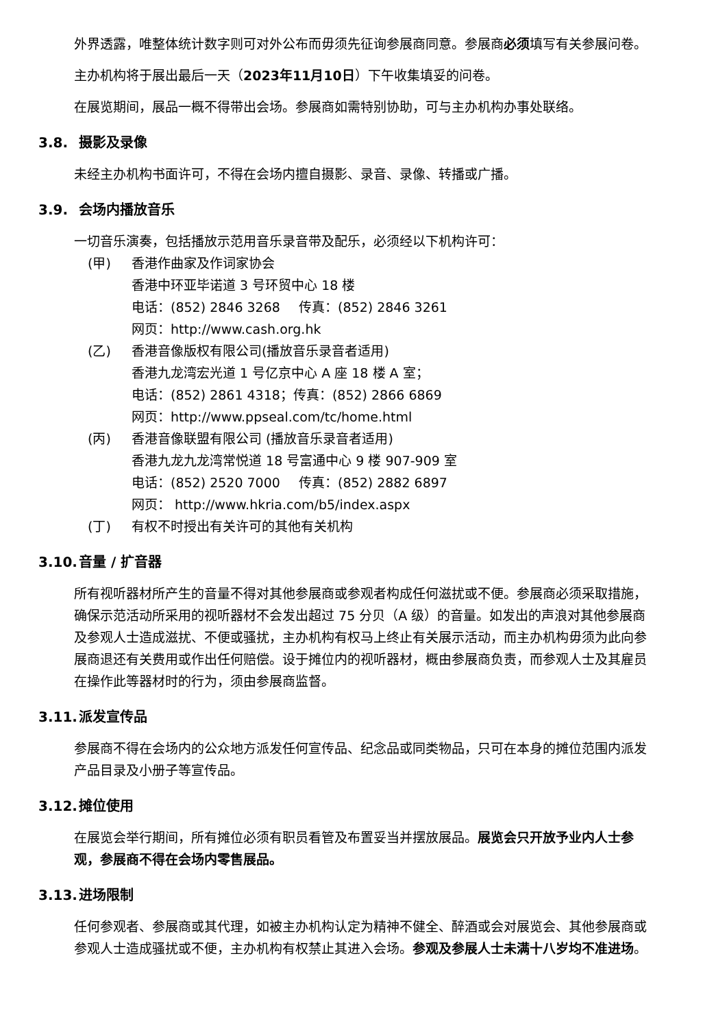外界透露，唯整体统计数字则可对外公布而毋须先征询参展商同意。参展商必须填写有关参展问卷。
主办机构将于展出最后一天（2023年11月10日）下午收集填妥的问卷。
在展览期间，展品一概不得带出会场。参展商如需特别协助，可与主办机构办事处联络。
3.8. 摄影及录像
未经主办机构书面许可，不得在会场内擅自摄影、录音、录像、转播或广播。
3.9. 会场内播放音乐
一切音乐演奏，包括播放示范用音乐录音带及配乐，必须经以下机构许可：
(甲) 香港作曲家及作词家协会
香港中环亚毕诺道 3 号环贸中心 18 楼
电话：(852) 2846 3268 传真：(852) 2846 3261
网页：http://www.cash.org.hk
(乙) 香港音像版权有限公司(播放音乐录音者适用)
香港九龙湾宏光道 1 号亿京中心 A 座 18 楼 A 室；
电话：(852) 2861 4318；传真：(852) 2866 6869
网页：http://www.ppseal.com/tc/home.html
(丙) 香港音像联盟有限公司 (播放音乐录音者适用)
香港九龙九龙湾常悦道 18 号富通中心 9 楼 907-909 室
电话：(852) 2520 7000 传真：(852) 2882 6897
网页： http://www.hkria.com/b5/index.aspx
(丁) 有权不时授出有关许可的其他有关机构
3.10. 音量 / 扩音器
所有视听器材所产生的音量不得对其他参展商或参观者构成任何滋扰或不便。参展商必须采取措施，确保示范活动所采用的视听器材不会发出超过 75 分贝（A 级）的音量。如发出的声浪对其他参展商及参观人士造成滋扰、不便或骚扰，主办机构有权马上终止有关展示活动，而主办机构毋须为此向参展商退还有关费用或作出任何赔偿。设于摊位内的视听器材，概由参展商负责，而参观人士及其雇员在操作此等器材时的行为，须由参展商监督。
3.11. 派发宣传品
参展商不得在会场内的公众地方派发任何宣传品、纪念品或同类物品，只可在本身的摊位范围内派发产品目录及小册子等宣传品。
3.12. 摊位使用
在展览会举行期间，所有摊位必须有职员看管及布置妥当并摆放展品。展览会只开放予业内人士参观，参展商不得在会场内零售展品。
3.13. 进场限制
任何参观者、参展商或其代理，如被主办机构认定为精神不健全、醉酒或会对展览会、其他参展商或参观人士造成骚扰或不便，主办机构有权禁止其进入会场。参观及参展人士未满十八岁均不准进场。